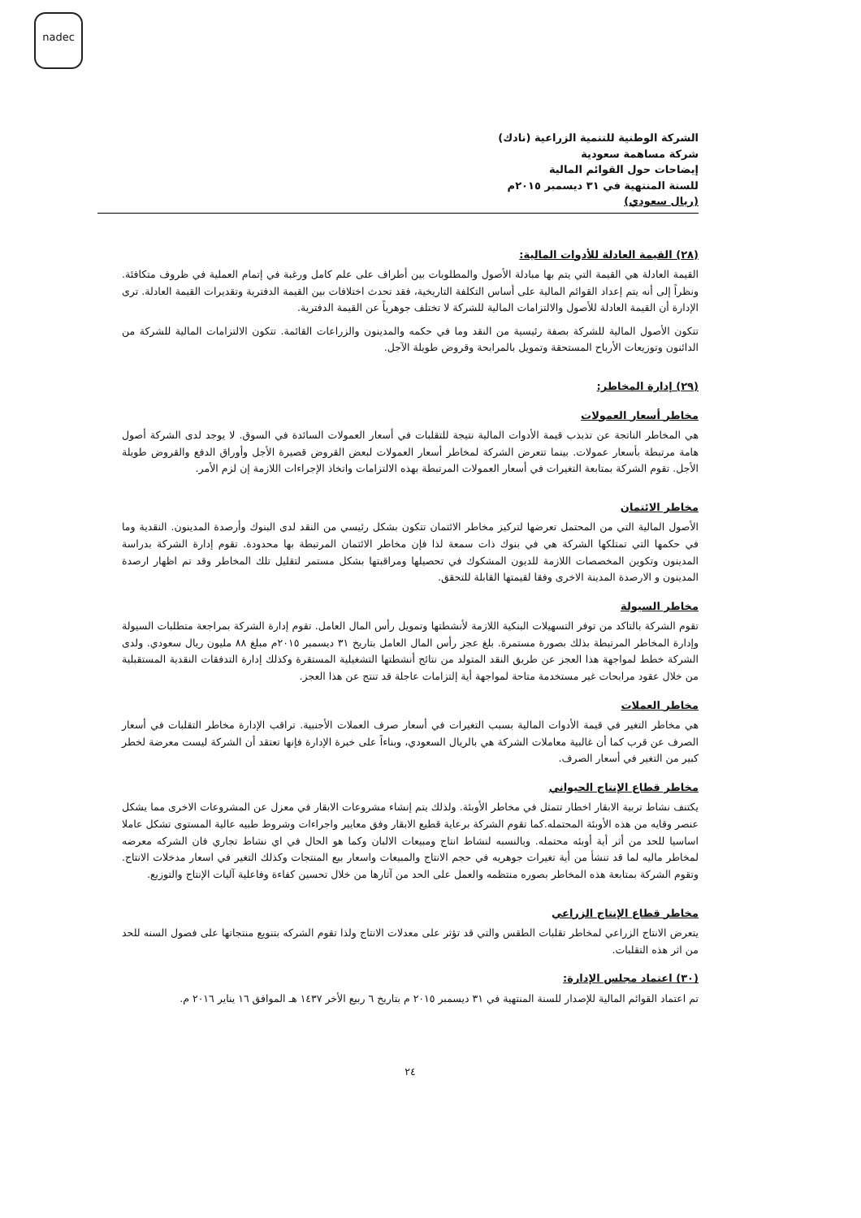nadec
الشركة الوطنية للتنمية الزراعية (نادك)
شركة مساهمة سعودية
إيضاحات حول القوائم المالية
للسنة المنتهية في ٣١ ديسمبر ٢٠١٥م
(ريال سعودي)
(٢٨) القيمة العادلة للأدوات المالية:
القيمة العادلة هي القيمة التي يتم بها مبادلة الأصول والمطلوبات بين أطراف على علم كامل ورغبة في إتمام العملية في ظروف متكافئة. ونظراً إلى أنه يتم إعداد القوائم المالية على أساس التكلفة التاريخية، فقد تحدث اختلافات بين القيمة الدفترية وتقديرات القيمة العادلة. ترى الإدارة أن القيمة العادلة للأصول والالتزامات المالية للشركة لا تختلف جوهرياً عن القيمة الدفترية.
تتكون الأصول المالية للشركة بصفة رئيسية من النقد وما في حكمه والمدينون والزراعات القائمة. تتكون الالتزامات المالية للشركة من الدائنون وتوزيعات الأرباح المستحقة وتمويل بالمرابحة وقروض طويلة الآجل.
(٢٩) إدارة المخاطر:
مخاطر أسعار العمولات
هي المخاطر الناتجة عن تذبذب قيمة الأدوات المالية نتيجة للتقلبات في أسعار العمولات السائدة في السوق. لا يوجد لدى الشركة أصول هامة مرتبطة بأسعار عمولات. بينما تتعرض الشركة لمخاطر أسعار العمولات لبعض القروض قصيرة الأجل وأوراق الدفع والقروض طويلة الأجل. تقوم الشركة بمتابعة التغيرات في أسعار العمولات المرتبطة بهذه الالتزامات واتخاذ الإجراءات اللازمة إن لزم الأمر.
مخاطر الائتمان
الأصول المالية التي من المحتمل تعرضها لتركيز مخاطر الائتمان تتكون بشكل رئيسي من النقد لدى البنوك وأرصدة المدينون. النقدية وما في حكمها التي تمتلكها الشركة هي في بنوك ذات سمعة لذا فإن مخاطر الائتمان المرتبطة بها محدودة. تقوم إدارة الشركة بدراسة المدينون وتكوين المخصصات اللازمة للديون المشكوك في تحصيلها ومراقبتها بشكل مستمر لتقليل تلك المخاطر وقد تم اظهار ارصدة المدينون و الارصدة المدينة الاخرى وفقا لقيمتها القابلة للتحقق.
مخاطر السيولة
تقوم الشركة بالتاكد من توفر التسهيلات البنكية اللازمة لأنشطتها وتمويل رأس المال العامل. تقوم إدارة الشركة بمراجعة متطلبات السيولة وإدارة المخاطر المرتبطة بذلك بصورة مستمرة. بلغ عجز رأس المال العامل بتاريخ ٣١ ديسمبر ٢٠١٥م مبلغ ٨٨ مليون ريال سعودي. ولدى الشركة خطط لمواجهة هذا العجز عن طريق النقد المتولد من نتائج أنشطتها التشغيلية المستقرة وكذلك إدارة التدفقات النقدية المستقبلية من خلال عقود مرابحات غير مستخدمة متاحة لمواجهة أية إلتزامات عاجلة قد تنتج عن هذا العجز.
مخاطر العملات
هي مخاطر التغير في قيمة الأدوات المالية بسبب التغيرات في أسعار صرف العملات الأجنبية. تراقب الإدارة مخاطر التقلبات في أسعار الصرف عن قرب كما أن غالبية معاملات الشركة هي بالريال السعودي، وبناءاً على خبرة الإدارة فإنها تعتقد أن الشركة ليست معرضة لخطر كبير من التغير في أسعار الصرف.
مخاطر قطاع الإنتاج الحيواني
يكتنف نشاط تربية الابقار اخطار تتمثل في مخاطر الأوبئة. ولذلك يتم إنشاء مشروعات الابقار في معزل عن المشروعات الاخرى مما يشكل عنصر وقايه من هذه الأوبئة المحتمله.كما تقوم الشركة برعاية قطيع الابقار وفق معايير واجراءات وشروط طبيه عالية المستوى تشكل عاملا اساسيا للحد من أثر أية أوبئه محتمله. وبالنسبه لنشاط انتاج ومبيعات الالبان وكما هو الحال في اي نشاط تجاري فان الشركه معرضه لمخاطر ماليه لما قد تنشأ من أية تغيرات جوهريه في حجم الانتاج والمبيعات واسعار بيع المنتجات وكذلك التغير في اسعار مدخلات الانتاج. وتقوم الشركة بمتابعة هذه المخاطر بصوره منتظمه والعمل على الحد من آثارها من خلال تحسين كفاءة وفاعلية آليات الإنتاج والتوزيع.
مخاطر قطاع الإنتاج الزراعي
يتعرض الانتاج الزراعي لمخاطر تقلبات الطقس والتي قد تؤثر على معدلات الانتاج ولذا تقوم الشركه بتنويع منتجاتها على فصول السنه للحد من اثر هذه التقلبات.
(٣٠) اعتماد مجلس الإدارة:
تم اعتماد القوائم المالية للإصدار للسنة المنتهية في ٣١ ديسمبر ٢٠١٥ م بتاريخ ٦ ربيع الأخر ١٤٣٧ هـ الموافق ١٦ يناير ٢٠١٦ م.
٢٤